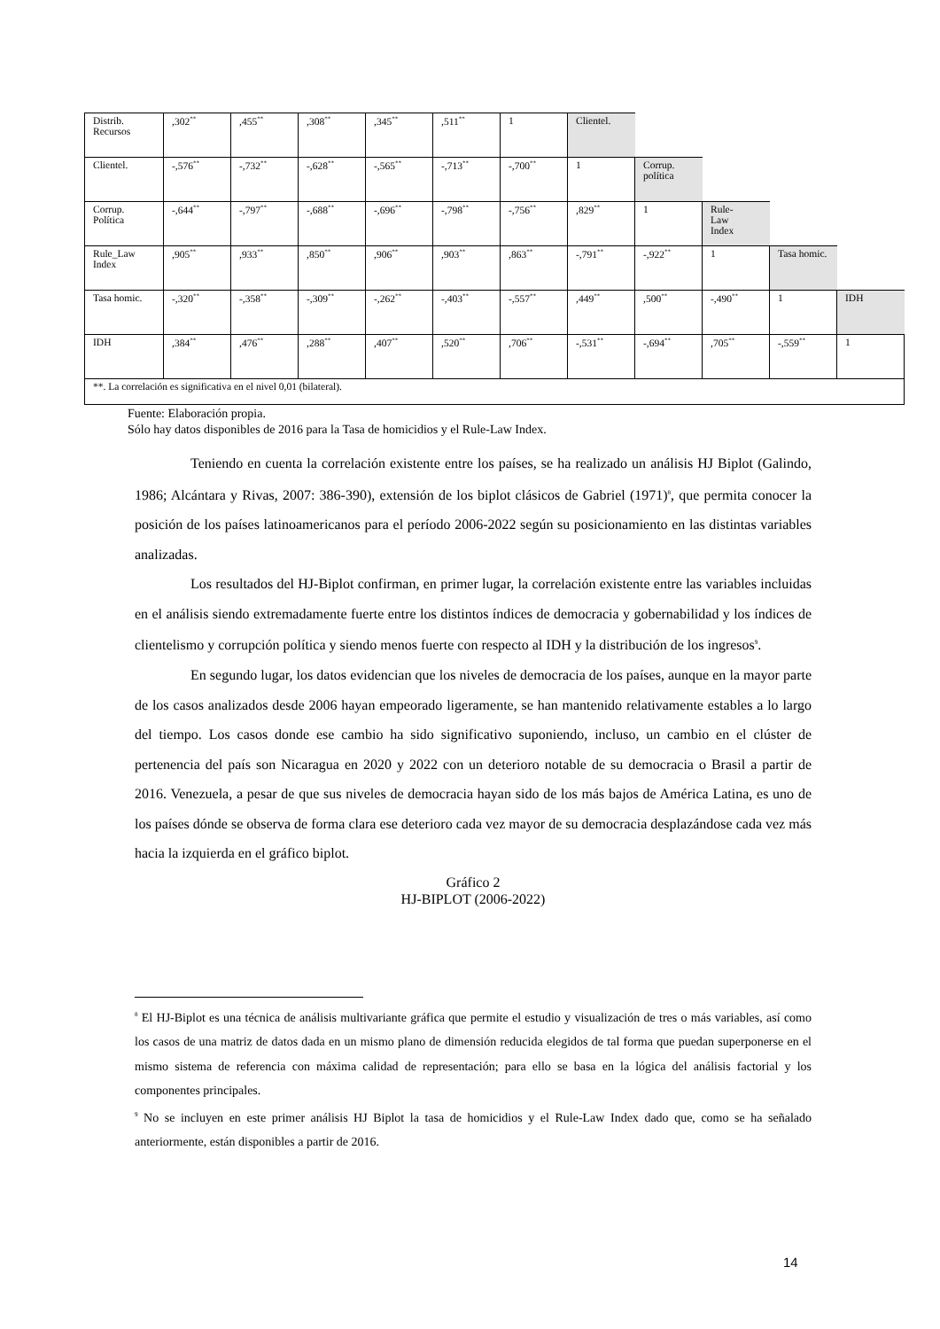| Distrib. Recursos | ,302<sup>**</sup> | ,455<sup>**</sup> | ,308<sup>**</sup> | ,345<sup>**</sup> | ,511<sup>**</sup> | 1 | Clientel. | | | | |
| Clientel. | -,576<sup>**</sup> | -,732<sup>**</sup> | -,628<sup>**</sup> | -,565<sup>**</sup> | -,713<sup>**</sup> | -,700<sup>**</sup> | 1 | Corrup. política | | | |
| Corrup. Política | -,644<sup>**</sup> | -,797<sup>**</sup> | -,688<sup>**</sup> | -,696<sup>**</sup> | -,798<sup>**</sup> | -,756<sup>**</sup> | ,829<sup>**</sup> | 1 | Rule- Law Index | | |
| Rule_Law Index | ,905<sup>**</sup> | ,933<sup>**</sup> | ,850<sup>**</sup> | ,906<sup>**</sup> | ,903<sup>**</sup> | ,863<sup>**</sup> | -,791<sup>**</sup> | -,922<sup>**</sup> | 1 | Tasa homic. | |
| Tasa homic. | -,320<sup>**</sup> | -,358<sup>**</sup> | -,309<sup>**</sup> | -,262<sup>**</sup> | -,403<sup>**</sup> | -,557<sup>**</sup> | ,449<sup>**</sup> | ,500<sup>**</sup> | -,490<sup>**</sup> | 1 | IDH |
| IDH | ,384<sup>**</sup> | ,476<sup>**</sup> | ,288<sup>**</sup> | ,407<sup>**</sup> | ,520<sup>**</sup> | ,706<sup>**</sup> | -,531<sup>**</sup> | -,694<sup>**</sup> | ,705<sup>**</sup> | -,559<sup>**</sup> | 1 |
| **. La correlación es significativa en el nivel 0,01 (bilateral). | | | | | | | | | | | |
Fuente: Elaboración propia.
Sólo hay datos disponibles de 2016 para la Tasa de homicidios y el Rule-Law Index.
Teniendo en cuenta la correlación existente entre los países, se ha realizado un análisis HJ Biplot (Galindo, 1986; Alcántara y Rivas, 2007: 386-390), extensión de los biplot clásicos de Gabriel (1971)<sup>8</sup>, que permita conocer la posición de los países latinoamericanos para el período 2006-2022 según su posicionamiento en las distintas variables analizadas.
Los resultados del HJ-Biplot confirman, en primer lugar, la correlación existente entre las variables incluidas en el análisis siendo extremadamente fuerte entre los distintos índices de democracia y gobernabilidad y los índices de clientelismo y corrupción política y siendo menos fuerte con respecto al IDH y la distribución de los ingresos<sup>9</sup>.
En segundo lugar, los datos evidencian que los niveles de democracia de los países, aunque en la mayor parte de los casos analizados desde 2006 hayan empeorado ligeramente, se han mantenido relativamente estables a lo largo del tiempo. Los casos donde ese cambio ha sido significativo suponiendo, incluso, un cambio en el clúster de pertenencia del país son Nicaragua en 2020 y 2022 con un deterioro notable de su democracia o Brasil a partir de 2016. Venezuela, a pesar de que sus niveles de democracia hayan sido de los más bajos de América Latina, es uno de los países dónde se observa de forma clara ese deterioro cada vez mayor de su democracia desplazándose cada vez más hacia la izquierda en el gráfico biplot.
Gráfico 2
HJ-BIPLOT (2006-2022)
<sup>8</sup> El HJ-Biplot es una técnica de análisis multivariante gráfica que permite el estudio y visualización de tres o más variables, así como los casos de una matriz de datos dada en un mismo plano de dimensión reducida elegidos de tal forma que puedan superponerse en el mismo sistema de referencia con máxima calidad de representación; para ello se basa en la lógica del análisis factorial y los componentes principales.
<sup>9</sup> No se incluyen en este primer análisis HJ Biplot la tasa de homicidios y el Rule-Law Index dado que, como se ha señalado anteriormente, están disponibles a partir de 2016.
14